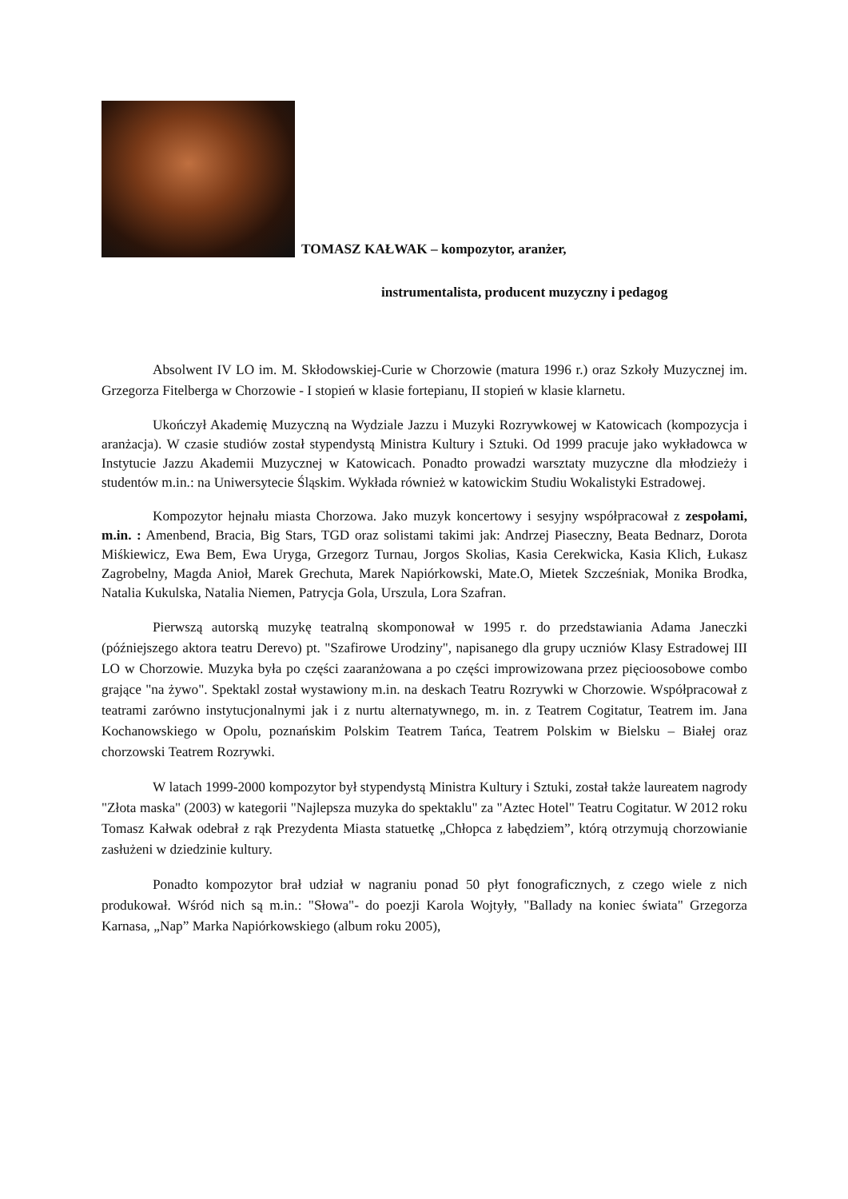TOMASZ KAŁWAK – kompozytor, aranżer,
instrumentalista, producent muzyczny i pedagog
Absolwent IV LO im. M. Skłodowskiej-Curie w Chorzowie (matura 1996 r.) oraz Szkoły Muzycznej im. Grzegorza Fitelberga w Chorzowie - I stopień w klasie fortepianu, II stopień w klasie klarnetu.
Ukończył Akademię Muzyczną na Wydziale Jazzu i Muzyki Rozrywkowej w Katowicach (kompozycja i aranżacja). W czasie studiów został stypendystą Ministra Kultury i Sztuki. Od 1999 pracuje jako wykładowca w Instytucie Jazzu Akademii Muzycznej w Katowicach. Ponadto prowadzi warsztaty muzyczne dla młodzieży i studentów m.in.: na Uniwersytecie Śląskim. Wykłada również w katowickim Studiu Wokalistyki Estradowej.
Kompozytor hejnału miasta Chorzowa. Jako muzyk koncertowy i sesyjny współpracował z zespołami, m.in. : Amenbend, Bracia, Big Stars, TGD oraz solistami takimi jak: Andrzej Piaseczny, Beata Bednarz, Dorota Miśkiewicz, Ewa Bem, Ewa Uryga, Grzegorz Turnau, Jorgos Skolias, Kasia Cerekwicka, Kasia Klich, Łukasz Zagrobelny, Magda Anioł, Marek Grechuta, Marek Napiórkowski, Mate.O, Mietek Szcześniak, Monika Brodka, Natalia Kukulska, Natalia Niemen, Patrycja Gola, Urszula, Lora Szafran.
Pierwszą autorską muzykę teatralną skomponował w 1995 r. do przedstawiania Adama Janeczki (późniejszego aktora teatru Derevo) pt. "Szafirowe Urodziny", napisanego dla grupy uczniów Klasy Estradowej III LO w Chorzowie. Muzyka była po części zaaranżowana a po części improwizowana przez pięcioosobowe combo grające "na żywo". Spektakl został wystawiony m.in. na deskach Teatru Rozrywki w Chorzowie. Współpracował z teatrami zarówno instytucjonalnymi jak i z nurtu alternatywnego, m. in. z Teatrem Cogitatur, Teatrem im. Jana Kochanowskiego w Opolu, poznańskim Polskim Teatrem Tańca, Teatrem Polskim w Bielsku – Białej oraz chorzowski Teatrem Rozrywki.
W latach 1999-2000 kompozytor był stypendystą Ministra Kultury i Sztuki, został także laureatem nagrody "Złota maska" (2003) w kategorii "Najlepsza muzyka do spektaklu" za "Aztec Hotel" Teatru Cogitatur. W 2012 roku Tomasz Kałwak odebrał z rąk Prezydenta Miasta statuetkę „Chłopca z łabędziem”, którą otrzymują chorzowianie zasłużeni w dziedzinie kultury.
Ponadto kompozytor brał udział w nagraniu ponad 50 płyt fonograficznych, z czego wiele z nich produkował. Wśród nich są m.in.: "Słowa"- do poezji Karola Wojtyły, "Ballady na koniec świata" Grzegorza Karnasa, „Nap” Marka Napiórkowskiego (album roku 2005),